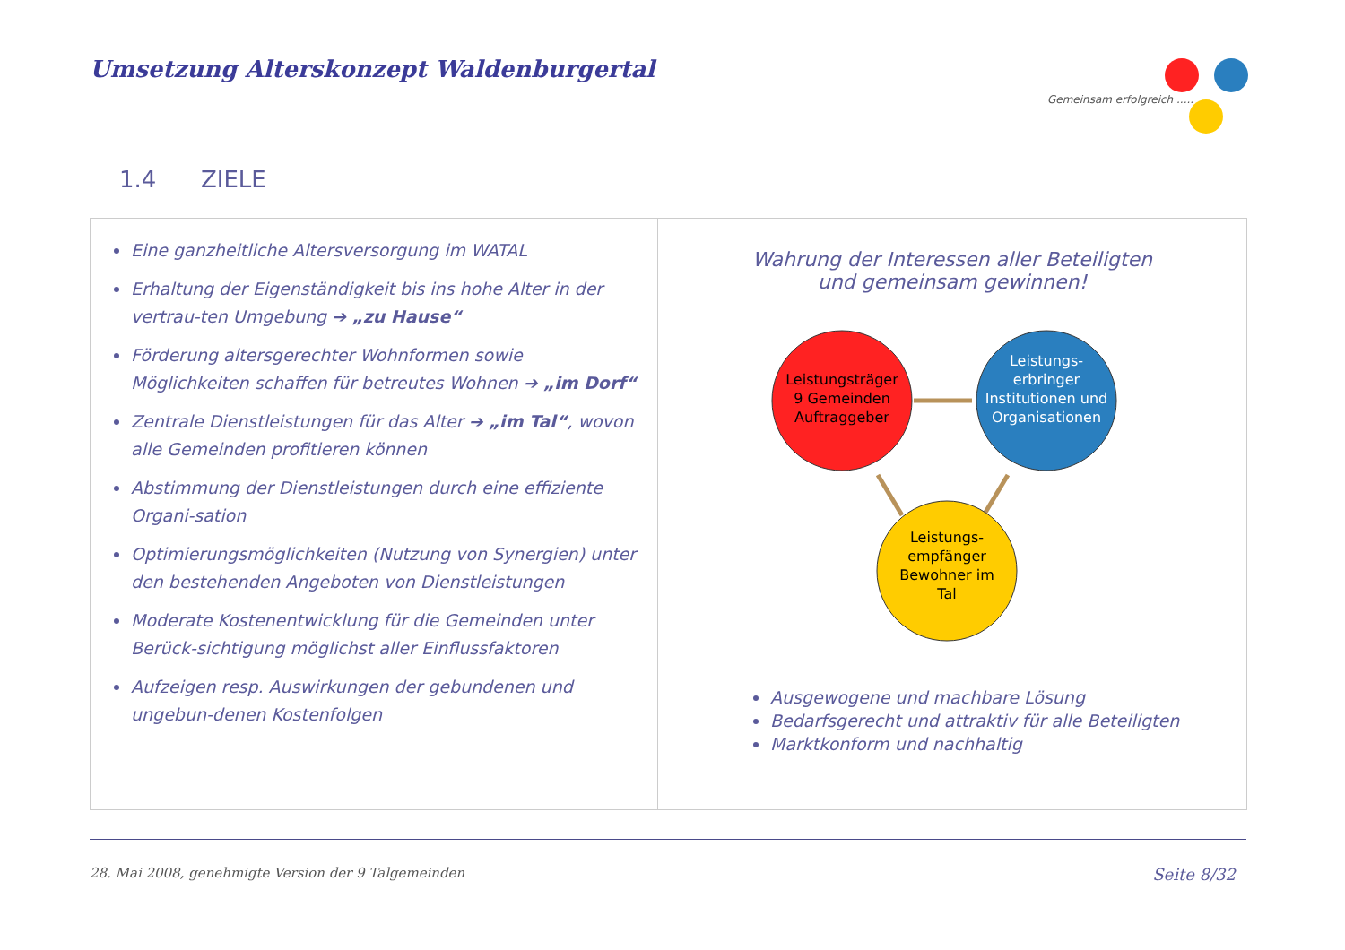Umsetzung Alterskonzept Waldenburgertal
Gemeinsam erfolgreich .....
1.4 ZIELE
Eine ganzheitliche Altersversorgung im WATAL
Erhaltung der Eigenständigkeit bis ins hohe Alter in der vertrau-ten Umgebung ➔ „zu Hause“
Förderung altersgerechter Wohnformen sowie Möglichkeiten schaffen für betreutes Wohnen ➔ „im Dorf“
Zentrale Dienstleistungen für das Alter ➔ „im Tal“, wovon alle Gemeinden profitieren können
Abstimmung der Dienstleistungen durch eine effiziente Organi-sation
Optimierungsmöglichkeiten (Nutzung von Synergien) unter den bestehenden Angeboten von Dienstleistungen
Moderate Kostenentwicklung für die Gemeinden unter Berück-sichtigung möglichst aller Einflussfaktoren
Aufzeigen resp. Auswirkungen der gebundenen und ungebun-denen Kostenfolgen
Wahrung der Interessen aller Beteiligten
und gemeinsam gewinnen!
Leistungsträger
9 Gemeinden
Auftraggeber
Leistungs-
empfänger
Bewohner im
Tal
Leistungs-
erbringer
Institutionen und
Organisationen
Ausgewogene und machbare Lösung
Bedarfsgerecht und attraktiv für alle Beteiligten
Marktkonform und nachhaltig
28. Mai 2008, genehmigte Version der 9 Talgemeinden Seite 8/32